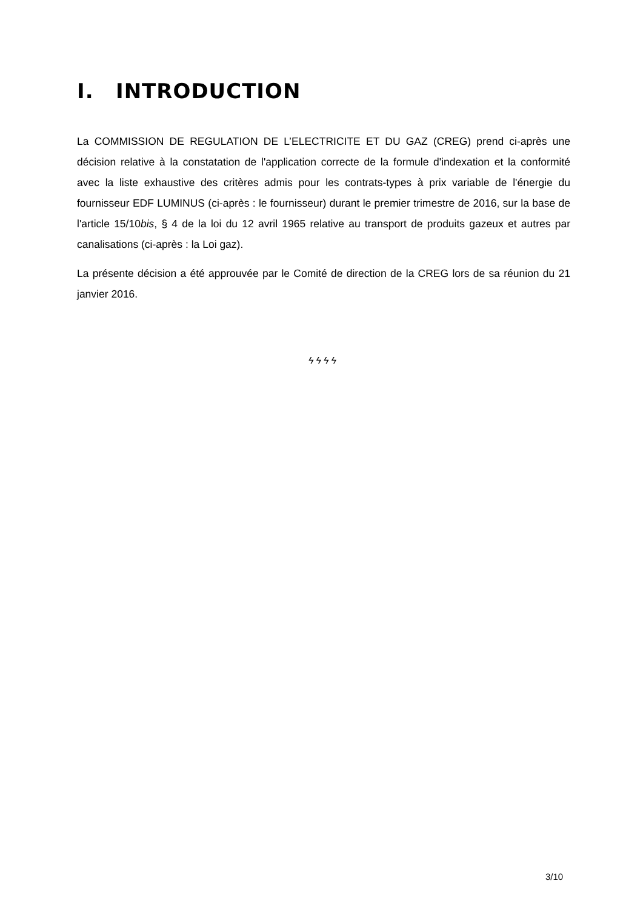I. INTRODUCTION
La COMMISSION DE REGULATION DE L’ELECTRICITE ET DU GAZ (CREG) prend ci-après une décision relative à la constatation de l'application correcte de la formule d'indexation et la conformité avec la liste exhaustive des critères admis pour les contrats-types à prix variable de l'énergie du fournisseur EDF LUMINUS (ci-après : le fournisseur) durant le premier trimestre de 2016, sur la base de l'article 15/10bis, § 4 de la loi du 12 avril 1965 relative au transport de produits gazeux et autres par canalisations (ci-après : la Loi gaz).
La présente décision a été approuvée par le Comité de direction de la CREG lors de sa réunion du 21 janvier 2016.
ϟϟϟϟ
3/10